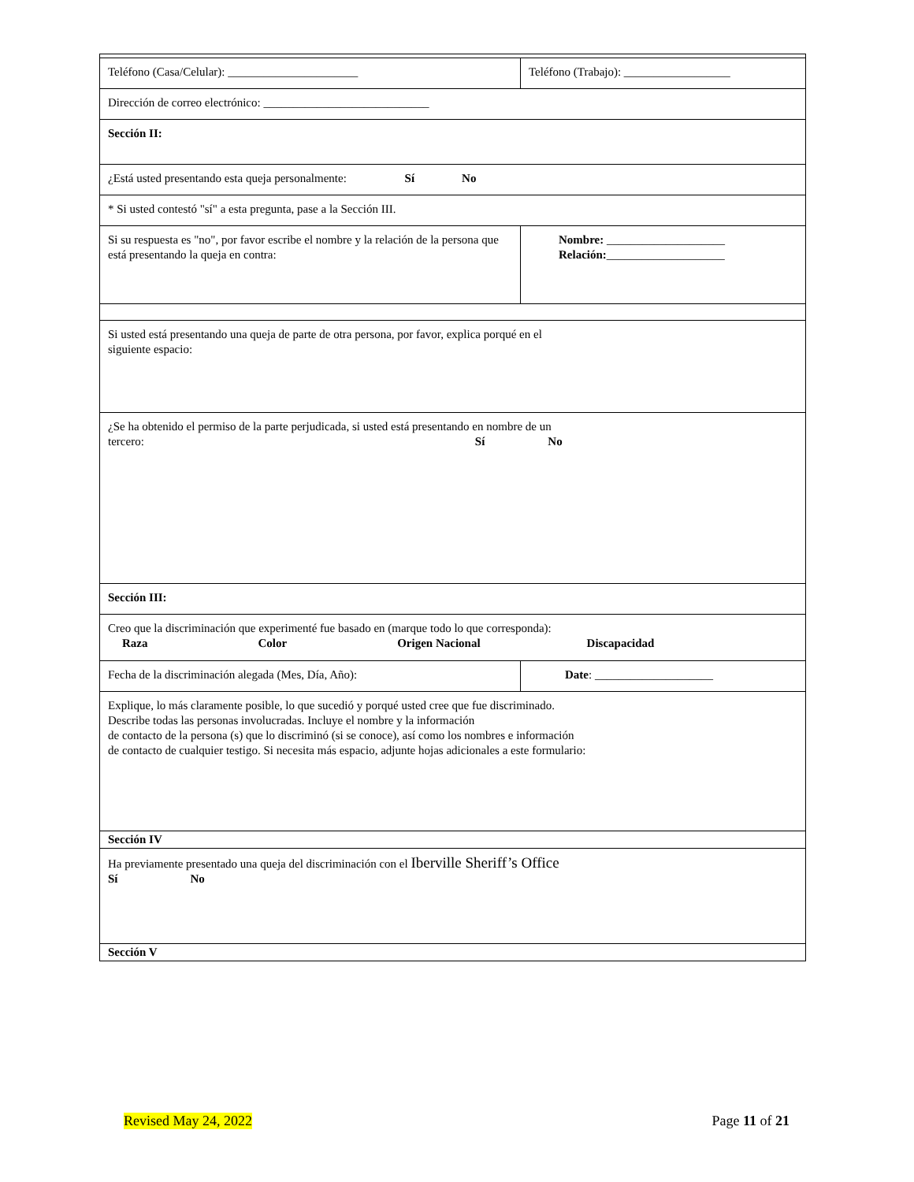| Teléfono (Casa/Celular): ______________________ | Teléfono (Trabajo): __________________ |
| Dirección de correo electrónico: ____________________________ | |
| Sección II: | |
| ¿Está usted presentando esta queja personalmente: Sí No | |
| * Si usted contestó "sí" a esta pregunta, pase a la Sección III. | |
| Si su respuesta es "no", por favor escribe el nombre y la relación de la persona que está presentando la queja en contra: | Nombre: ____________________ Relación: ____________________ |
| Si usted está presentando una queja de parte de otra persona, por favor, explica porqué en el siguiente espacio: | |
| ¿Se ha obtenido el permiso de la parte perjudicada, si usted está presentando en nombre de un tercero: Sí No | |
| Sección III: | |
| Creo que la discriminación que experimenté fue basado en (marque todo lo que corresponda): Raza Color Origen Nacional Discapacidad | |
| Fecha de la discriminación alegada (Mes, Día, Año): | Date : ____________________ |
| Explique, lo más claramente posible, lo que sucedió y porqué usted cree que fue discriminado. Describe todas las personas involucradas. Incluye el nombre y la información de contacto de la persona (s) que lo discriminó (si se conoce), así como los nombres e información de contacto de cualquier testigo. Si necesita más espacio, adjunte hojas adicionales a este formulario: | |
| Sección IV | |
| Ha previamente presentado una queja del discriminación con el Iberville Sheriff’s Office Sí No | |
| Sección V | |
Revised May 24, 2022 Page 11 of 21